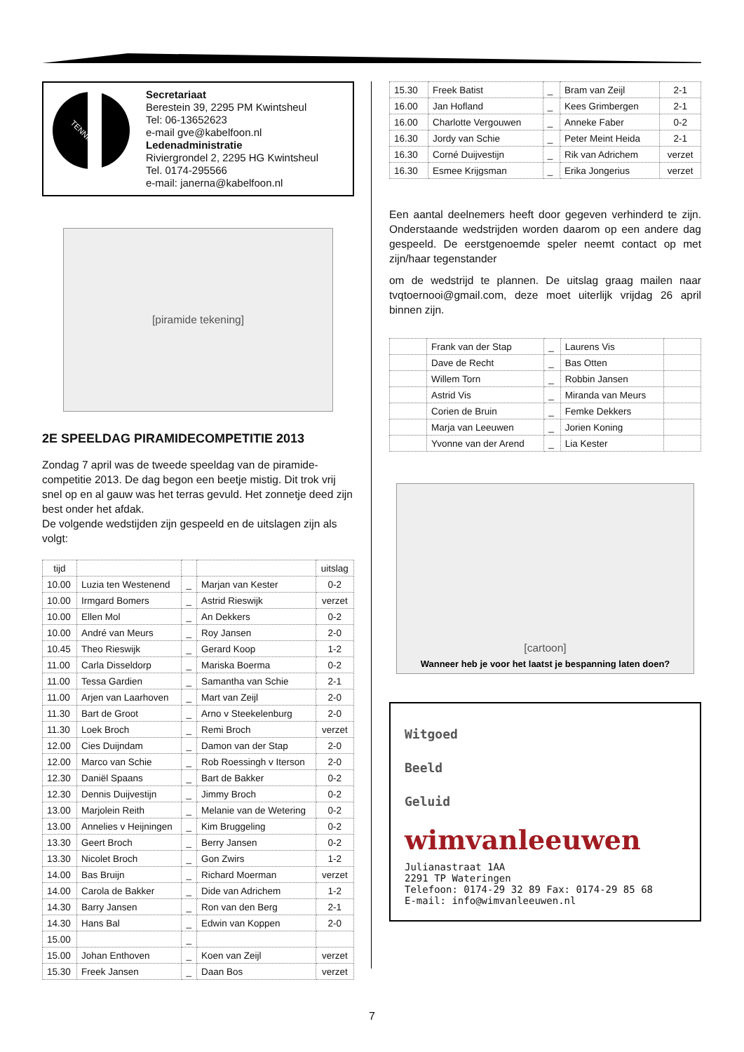TENNIS
Secretariaat
Berestein 39, 2295 PM Kwintsheul
Tel: 06-13652623
e-mail gve@kabelfoon.nl
Ledenadministratie
Riviergrondel 2, 2295 HG Kwintsheul
Tel. 0174-295566
e-mail: janerna@kabelfoon.nl
[piramide tekening]
2E SPEELDAG PIRAMIDECOMPETITIE 2013
Zondag 7 april was de tweede speeldag van de piramide-competitie 2013. De dag begon een beetje mistig. Dit trok vrij snel op en al gauw was het terras gevuld. Het zonnetje deed zijn best onder het afdak.
De volgende wedstijden zijn gespeeld en de uitslagen zijn als volgt:
| tijd | | | | uitslag |
| 10.00 | Luzia ten Westenend | _ | Marjan van Kester | 0-2 |
| 10.00 | Irmgard Bomers | _ | Astrid Rieswijk | verzet |
| 10.00 | Ellen Mol | _ | An Dekkers | 0-2 |
| 10.00 | André van Meurs | _ | Roy Jansen | 2-0 |
| 10.45 | Theo Rieswijk | _ | Gerard Koop | 1-2 |
| 11.00 | Carla Disseldorp | _ | Mariska Boerma | 0-2 |
| 11.00 | Tessa Gardien | _ | Samantha van Schie | 2-1 |
| 11.00 | Arjen van Laarhoven | _ | Mart van Zeijl | 2-0 |
| 11.30 | Bart de Groot | _ | Arno v Steekelenburg | 2-0 |
| 11.30 | Loek Broch | _ | Remi Broch | verzet |
| 12.00 | Cies Duijndam | _ | Damon van der Stap | 2-0 |
| 12.00 | Marco van Schie | _ | Rob Roessingh v Iterson | 2-0 |
| 12.30 | Daniël Spaans | _ | Bart de Bakker | 0-2 |
| 12.30 | Dennis Duijvestijn | _ | Jimmy Broch | 0-2 |
| 13.00 | Marjolein Reith | _ | Melanie van de Wetering | 0-2 |
| 13.00 | Annelies v Heijningen | _ | Kim Bruggeling | 0-2 |
| 13.30 | Geert Broch | _ | Berry Jansen | 0-2 |
| 13.30 | Nicolet Broch | _ | Gon Zwirs | 1-2 |
| 14.00 | Bas Bruijn | _ | Richard Moerman | verzet |
| 14.00 | Carola de Bakker | _ | Dide van Adrichem | 1-2 |
| 14.30 | Barry Jansen | _ | Ron van den Berg | 2-1 |
| 14.30 | Hans Bal | _ | Edwin van Koppen | 2-0 |
| 15.00 | | _ | | |
| 15.00 | Johan Enthoven | _ | Koen van Zeijl | verzet |
| 15.30 | Freek Jansen | _ | Daan Bos | verzet |
| 15.30 | Freek Batist | _ | Bram van Zeijl | 2-1 |
| 16.00 | Jan Hofland | _ | Kees Grimbergen | 2-1 |
| 16.00 | Charlotte Vergouwen | _ | Anneke Faber | 0-2 |
| 16.30 | Jordy van Schie | _ | Peter Meint Heida | 2-1 |
| 16.30 | Corné Duijvestijn | _ | Rik van Adrichem | verzet |
| 16.30 | Esmee Krijgsman | _ | Erika Jongerius | verzet |
Een aantal deelnemers heeft door gegeven verhinderd te zijn. Onderstaande wedstrijden worden daarom op een andere dag gespeeld. De eerstgenoemde speler neemt contact op met zijn/haar tegenstander
om de wedstrijd te plannen. De uitslag graag mailen naar tvqtoernooi@gmail.com, deze moet uiterlijk vrijdag 26 april binnen zijn.
| | Frank van der Stap | _ | Laurens Vis | |
| | Dave de Recht | _ | Bas Otten | |
| | Willem Torn | _ | Robbin Jansen | |
| | Astrid Vis | _ | Miranda van Meurs | |
| | Corien de Bruin | _ | Femke Dekkers | |
| | Marja van Leeuwen | _ | Jorien Koning | |
| | Yvonne van der Arend | _ | Lia Kester | |
[cartoon]
Wanneer heb je voor het laatst je bespanning laten doen?
Witgoed
Beeld
Geluid
wimvanleeuwen
Julianastraat 1AA
2291 TP Wateringen
Telefoon: 0174-29 32 89 Fax: 0174-29 85 68
E-mail: info@wimvanleeuwen.nl
7